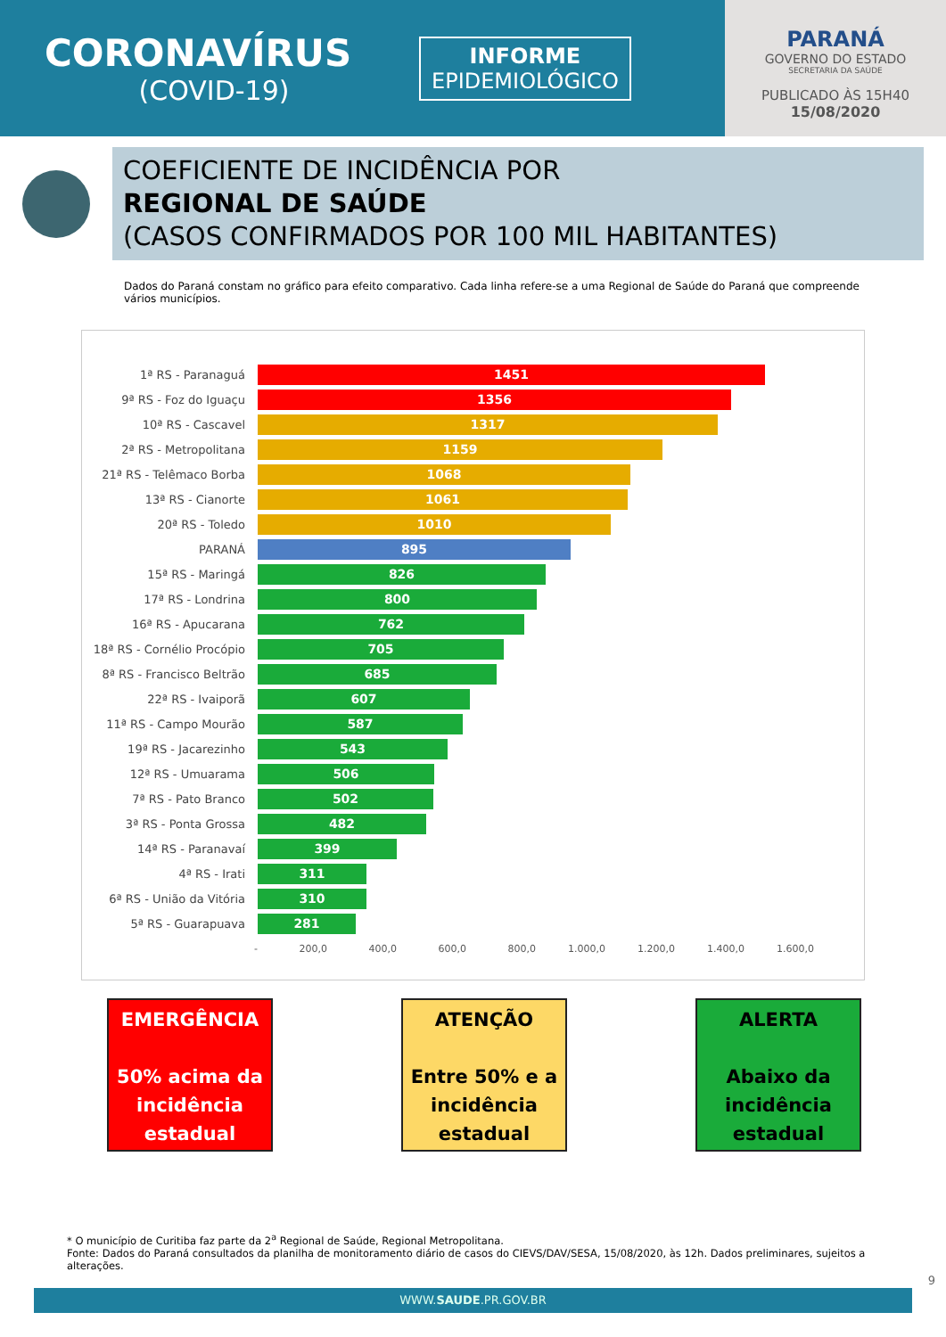CORONAVÍRUS
(COVID-19)
INFORME
EPIDEMIOLÓGICO
PARANÁ
GOVERNO DO ESTADO
SECRETARIA DA SAÚDE
PUBLICADO ÀS 15H40
15/08/2020
COEFICIENTE DE INCIDÊNCIA POR
REGIONAL DE SAÚDE
(CASOS CONFIRMADOS POR 100 MIL HABITANTES)
Dados do Paraná constam no gráfico para efeito comparativo. Cada linha refere-se a uma Regional de Saúde do Paraná que compreende vários municípios.
1ª RS - Paranaguá
1451
9ª RS - Foz do Iguaçu
1356
10ª RS - Cascavel
1317
2ª RS - Metropolitana
1159
21ª RS - Telêmaco Borba
1068
13ª RS - Cianorte
1061
20ª RS - Toledo
1010
PARANÁ
895
15ª RS - Maringá
826
17ª RS - Londrina
800
16ª RS - Apucarana
762
18ª RS - Cornélio Procópio
705
8ª RS - Francisco Beltrão
685
22ª RS - Ivaiporã
607
11ª RS - Campo Mourão
587
19ª RS - Jacarezinho
543
12ª RS - Umuarama
506
7ª RS - Pato Branco
502
3ª RS - Ponta Grossa
482
14ª RS - Paranavaí
399
4ª RS - Irati
311
6ª RS - União da Vitória
310
5ª RS - Guarapuava
281
- 200,0 400,0 600,0 800,0 1.000,0 1.200,0 1.400,0 1.600,0
EMERGÊNCIA
50% acima da incidência estadual
ATENÇÃO
Entre 50% e a incidência estadual
ALERTA
Abaixo da incidência estadual
* O município de Curitiba faz parte da 2<sup>a</sup> Regional de Saúde, Regional Metropolitana.
Fonte: Dados do Paraná consultados da planilha de monitoramento diário de casos do CIEVS/DAV/SESA, 15/08/2020, às 12h. Dados preliminares, sujeitos a alterações.
WWW.SAUDE.PR.GOV.BR
9